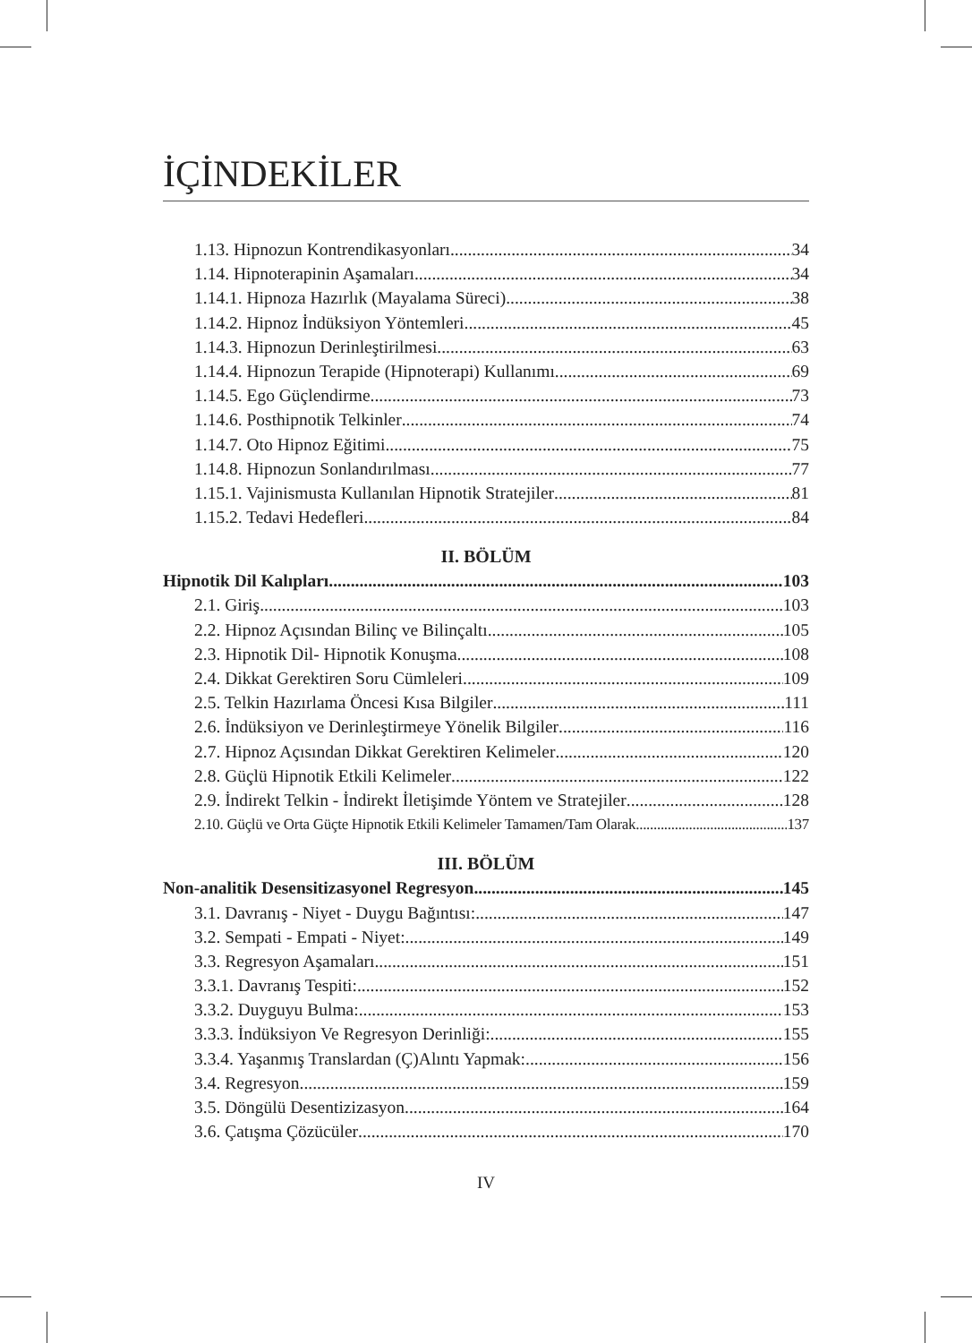İÇİNDEKİLER
1.13. Hipnozun Kontrendikasyonları 34
1.14. Hipnoterapinin Aşamaları 34
1.14.1. Hipnoza Hazırlık (Mayalama Süreci) 38
1.14.2. Hipnoz İndüksiyon Yöntemleri 45
1.14.3. Hipnozun Derinleştirilmesi 63
1.14.4. Hipnozun Terapide (Hipnoterapi) Kullanımı 69
1.14.5. Ego Güçlendirme 73
1.14.6. Posthipnotik Telkinler 74
1.14.7. Oto Hipnoz Eğitimi 75
1.14.8. Hipnozun Sonlandırılması 77
1.15.1. Vajinismusta Kullanılan Hipnotik Stratejiler 81
1.15.2. Tedavi Hedefleri 84
II. BÖLÜM
Hipnotik Dil Kalıpları 103
2.1. Giriş 103
2.2. Hipnoz Açısından Bilinç ve Bilinçaltı 105
2.3. Hipnotik Dil- Hipnotik Konuşma 108
2.4. Dikkat Gerektiren Soru Cümleleri 109
2.5. Telkin Hazırlama Öncesi Kısa Bilgiler 111
2.6. İndüksiyon ve Derinleştirmeye Yönelik Bilgiler 116
2.7. Hipnoz Açısından Dikkat Gerektiren Kelimeler 120
2.8. Güçlü Hipnotik Etkili Kelimeler 122
2.9. İndirekt Telkin - İndirekt İletişimde Yöntem ve Stratejiler 128
2.10. Güçlü ve Orta Güçte Hipnotik Etkili Kelimeler Tamamen/Tam Olarak 137
III. BÖLÜM
Non-analitik Desensitizasyonel Regresyon 145
3.1. Davranış - Niyet - Duygu Bağıntısı: 147
3.2. Sempati - Empati - Niyet: 149
3.3. Regresyon Aşamaları 151
3.3.1. Davranış Tespiti: 152
3.3.2. Duyguyu Bulma: 153
3.3.3. İndüksiyon Ve Regresyon Derinliği: 155
3.3.4. Yaşanmış Translardan (Ç)Alıntı Yapmak: 156
3.4. Regresyon 159
3.5. Döngülü Desentizizasyon 164
3.6. Çatışma Çözücüler 170
IV